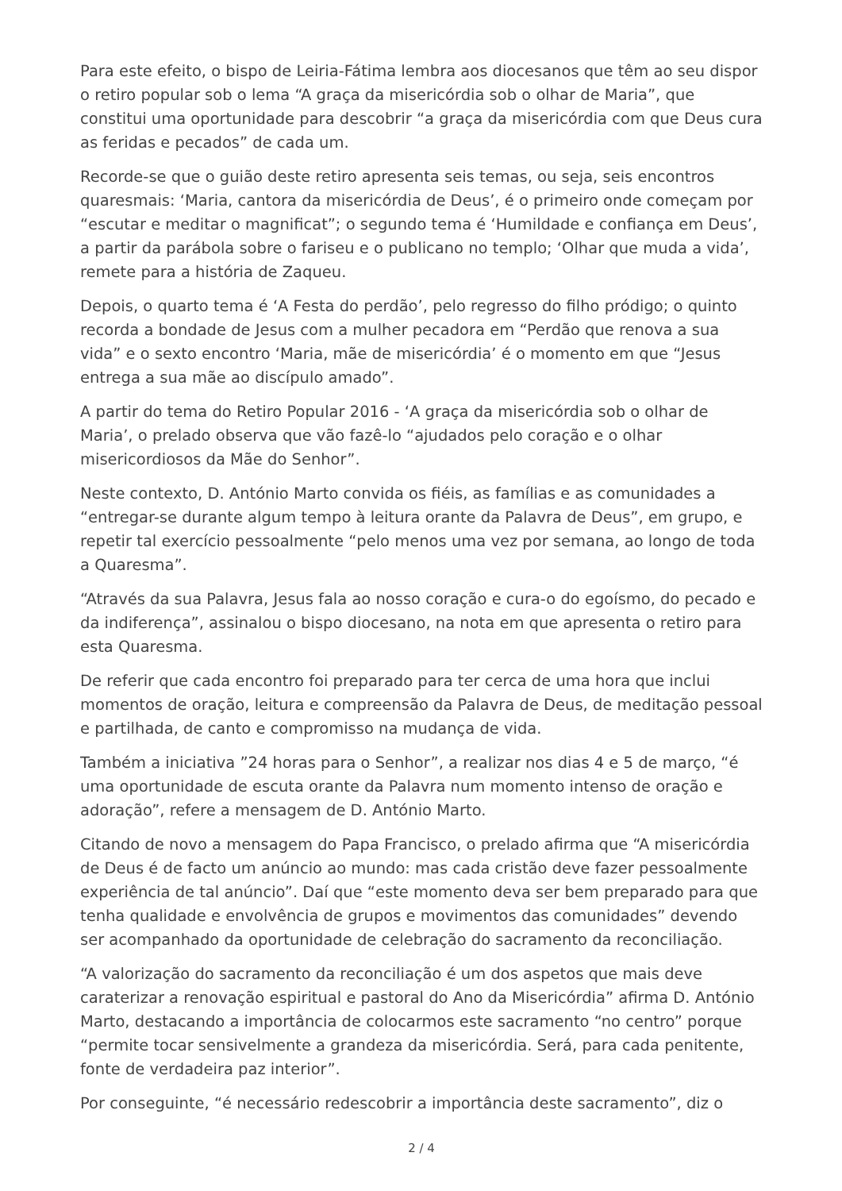Para este efeito, o bispo de Leiria-Fátima lembra aos diocesanos que têm ao seu dispor o retiro popular sob o lema “A graça da misericórdia sob o olhar de Maria”, que constitui uma oportunidade para descobrir “a graça da misericórdia com que Deus cura as feridas e pecados” de cada um.
Recorde-se que o guião deste retiro apresenta seis temas, ou seja, seis encontros quaresmais: ‘Maria, cantora da misericórdia de Deus’, é o primeiro onde começam por “escutar e meditar o magnificat”; o segundo tema é ‘Humildade e confiança em Deus’, a partir da parábola sobre o fariseu e o publicano no templo; ‘Olhar que muda a vida’, remete para a história de Zaqueu.
Depois, o quarto tema é ‘A Festa do perdão’, pelo regresso do filho pródigo; o quinto recorda a bondade de Jesus com a mulher pecadora em “Perdão que renova a sua vida” e o sexto encontro ‘Maria, mãe de misericórdia’ é o momento em que “Jesus entrega a sua mãe ao discípulo amado”.
A partir do tema do Retiro Popular 2016 - ‘A graça da misericórdia sob o olhar de Maria’, o prelado observa que vão fazê-lo “ajudados pelo coração e o olhar misericordiosos da Mãe do Senhor”.
Neste contexto, D. António Marto convida os fiéis, as famílias e as comunidades a “entregar-se durante algum tempo à leitura orante da Palavra de Deus”, em grupo, e repetir tal exercício pessoalmente “pelo menos uma vez por semana, ao longo de toda a Quaresma”.
“Através da sua Palavra, Jesus fala ao nosso coração e cura-o do egoísmo, do pecado e da indiferença”, assinalou o bispo diocesano, na nota em que apresenta o retiro para esta Quaresma.
De referir que cada encontro foi preparado para ter cerca de uma hora que inclui momentos de oração, leitura e compreensão da Palavra de Deus, de meditação pessoal e partilhada, de canto e compromisso na mudança de vida.
Também a iniciativa ”24 horas para o Senhor”, a realizar nos dias 4 e 5 de março, “é uma oportunidade de escuta orante da Palavra num momento intenso de oração e adoração”, refere a mensagem de D. António Marto.
Citando de novo a mensagem do Papa Francisco, o prelado afirma que “A misericórdia de Deus é de facto um anúncio ao mundo: mas cada cristão deve fazer pessoalmente experiência de tal anúncio”. Daí que “este momento deva ser bem preparado para que tenha qualidade e envolvência de grupos e movimentos das comunidades” devendo ser acompanhado da oportunidade de celebração do sacramento da reconciliação.
“A valorização do sacramento da reconciliação é um dos aspetos que mais deve caraterizar a renovação espiritual e pastoral do Ano da Misericórdia” afirma D. António Marto, destacando a importância de colocarmos este sacramento “no centro” porque “permite tocar sensivelmente a grandeza da misericórdia. Será, para cada penitente, fonte de verdadeira paz interior”.
Por conseguinte, “é necessário redescobrir a importância deste sacramento”, diz o
2 / 4